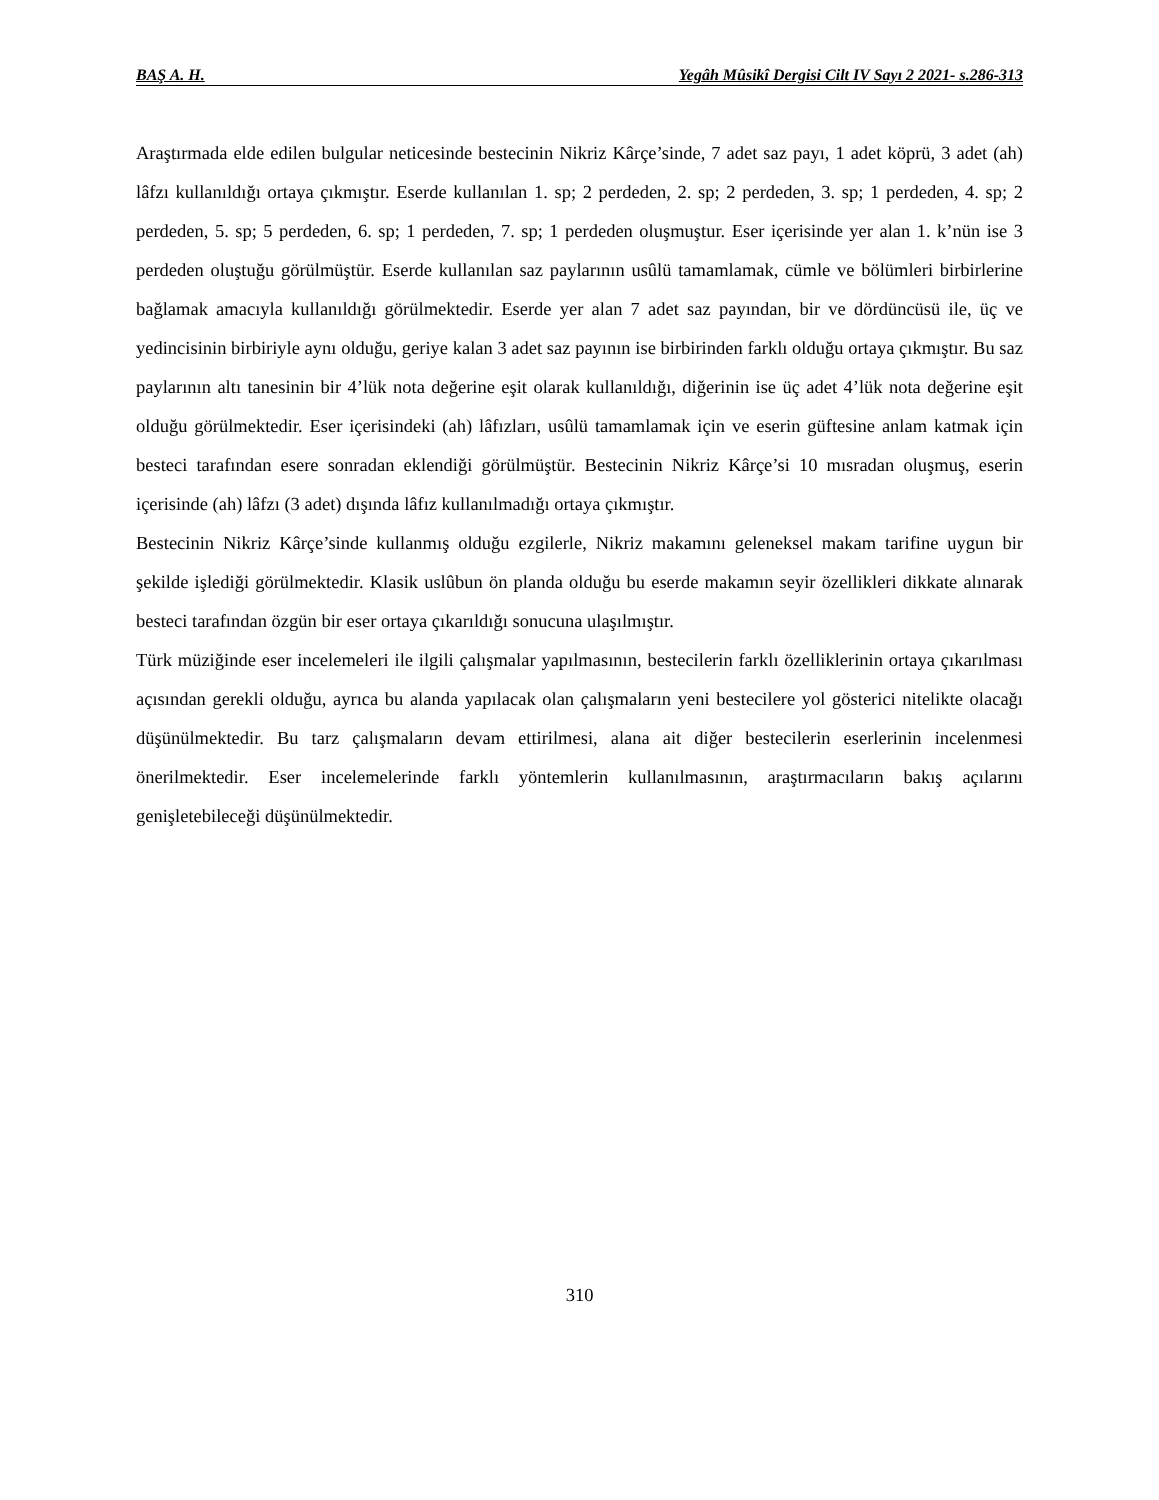BAŞ A. H. Yegâh Mûsikî Dergisi Cilt IV Sayı 2 2021- s.286-313
Araştırmada elde edilen bulgular neticesinde bestecinin Nikriz Kârçe’sinde, 7 adet saz payı, 1 adet köprü, 3 adet (ah) lâfzı kullanıldığı ortaya çıkmıştır. Eserde kullanılan 1. sp; 2 perdeden, 2. sp; 2 perdeden, 3. sp; 1 perdeden, 4. sp; 2 perdeden, 5. sp; 5 perdeden, 6. sp; 1 perdeden, 7. sp; 1 perdeden oluşmuştur. Eser içerisinde yer alan 1. k’nün ise 3 perdeden oluştuğu görülmüştür. Eserde kullanılan saz paylarının usûlü tamamlamak, cümle ve bölümleri birbirlerine bağlamak amacıyla kullanıldığı görülmektedir. Eserde yer alan 7 adet saz payından, bir ve dördüncüsü ile, üç ve yedincisinin birbiriyle aynı olduğu, geriye kalan 3 adet saz payının ise birbirinden farklı olduğu ortaya çıkmıştır. Bu saz paylarının altı tanesinin bir 4’lük nota değerine eşit olarak kullanıldığı, diğerinin ise üç adet 4’lük nota değerine eşit olduğu görülmektedir. Eser içerisindeki (ah) lâfızları, usûlü tamamlamak için ve eserin güftesine anlam katmak için besteci tarafından esere sonradan eklendiği görülmüştür. Bestecinin Nikriz Kârçe’si 10 mısradan oluşmuş, eserin içerisinde (ah) lâfzı (3 adet) dışında lâfız kullanılmadığı ortaya çıkmıştır.
Bestecinin Nikriz Kârçe’sinde kullanmış olduğu ezgilerle, Nikriz makamını geleneksel makam tarifine uygun bir şekilde işlediği görülmektedir. Klasik uslûbun ön planda olduğu bu eserde makamın seyir özellikleri dikkate alınarak besteci tarafından özgün bir eser ortaya çıkarıldığı sonucuna ulaşılmıştır.
Türk müziğinde eser incelemeleri ile ilgili çalışmalar yapılmasının, bestecilerin farklı özelliklerinin ortaya çıkarılması açısından gerekli olduğu, ayrıca bu alanda yapılacak olan çalışmaların yeni bestecilere yol gösterici nitelikte olacağı düşünülmektedir. Bu tarz çalışmaların devam ettirilmesi, alana ait diğer bestecilerin eserlerinin incelenmesi önerilmektedir. Eser incelemelerinde farklı yöntemlerin kullanılmasının, araştırmacıların bakış açılarını genişletebileceği düşünülmektedir.
310